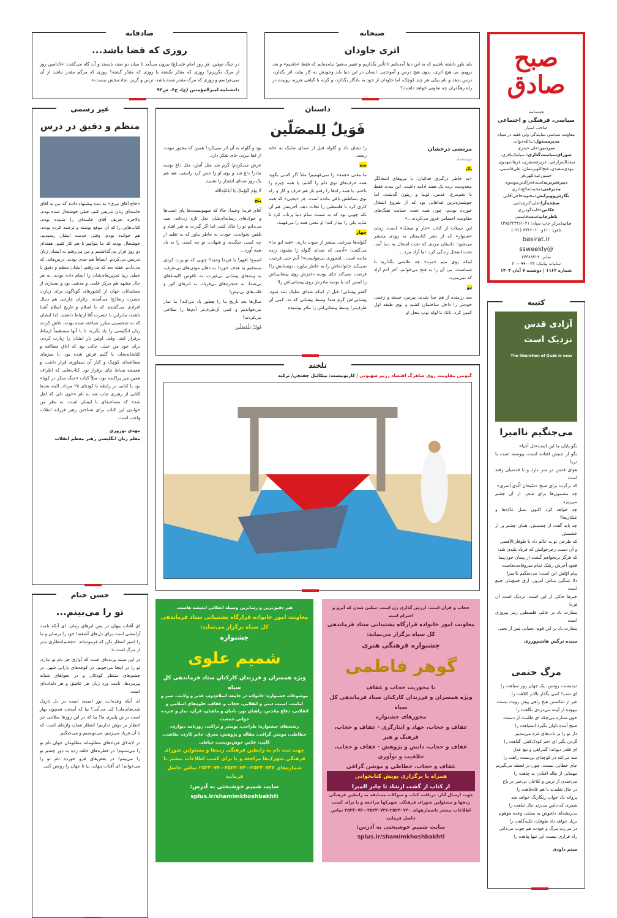صبح صادق
هفته‌نامه
سیاسی، فرهنگی و اجتماعی
صاحب امتیاز
معاونت سیاسی نمایندگی ولی فقیه در سپاه
مدیرمسئول: یدالله‌جوانی
سردبیر: علی حیدری
شورای‌سیاست‌گذاری: سیامک‌باقری، سعدالله‌زارعی، عزیزغضنفری، فرهادمهدوی، مهدی‌سعیدی، فتح‌اللهپریشان، علی‌قاسمی، حسین‌عبداللهی‌فر
دبیرتحریریه: سیدفخرالدین‌موسوی
مدیرفنی: محمدصالح‌نادری
نگارش‌وویرایش: محبوبه‌حاجی‌آقایی
صفحه‌آرا: علی‌اکبرهدایتی
عکاس: حامدگودرزی
ناظرچاپ: سعیدقاسمی
چاپ: مرکز چاپ سپاه: ۰۲۱)۳۸۵۲۲۴۴۶)
تلفن: ۱۱۰و۷۷۴۶۰۱۰۰ (۰۲۱)
basirat.ir
@ssweekly
نمابر: ۷۷۴۸۸۴۲۶
سامانه پیامک: ۳۰۰۰۹۹۰۰۳۳
شماره ۱۱۶۲ | دوشنبه ۷ آبان ۱۴۰۳
کتیبه
آزادی قدس
نزدیک است
The liberation of Quds is near
می‌جنگیم ناامیرا
نگو پایان ما این است«بَل أحیا»
نگو از جنبش افتاده است، پیوسته است با دریا
هوای قدس در سر دارد و با قدسیان رفته است
که برگردد برای صبح «سُبحانَ الّذی أسری»
چه مضمون‌ها برای شعر، از آن چشم می‌ریزد
چه خواهد کرد اکنون نسل غادّه‌ها و غسّان‌ها؟
چه باید گفت از چشمش، همان چشم پر از خشمش
که طرحی نو به عالم داد با طوفان‌الأقصی
و آن دست رجزخوانش که فریاد بلندی شد:
که هرگز برنخواهم گشت از پیمان خون‌پیما
قعود آخرش رشک تمام سروقامت‌هاست
پیام اوّلش این است: می‌جنگیم ناامیرا
دلا غمگین مباش امروز، آری جمع‌مان جمع است
خبرها حاکی از این است: نزدیک است آن فردا
بشارت باد بر عالم، فلسطین رمز پیروزی است
بشارت باد بر این قوم، یحیایی پس از یحیی
سیده نرگس هاشم‌ورزی
مرگ حتمی
دیدمست روشن، یک جهان روز سیاهت را
ای شب! کمی بگذار بالاتر کلاهت را
غیر از شکستن هیچ راهی پیش رویت نیست
بیهوده از آیینه می‌دزدی نگاهت را
خون ستاره می‌چکد ای ظلمت از دستت
صبح آمده تاوان بگیرد اشتباهت را
دار تو را بر تاب‌های غزه می‌بندیم
گردن بگیر ای اخم کودک‌کش، گناهت را
ای قلدر دیوانه! گمراهی و تیغ عدل
سد می‌کند در کوچه‌ای بن‌بست راهت را
جای خطایی نیست، چون در لحظه می‌گیریم
مهمانی از چاله افتادن به چاهت را
می‌خندی از ترس و کلاغان بی‌خبر در باغ
در حال تقلیدند با هم قاه‌قاهت را
پروانه یک خواب رنگارنگ خواهد شد
شعری که دامن می‌زند حال تباهت را
بی‌ریشه‌ای دلخوش به مشتی وعده موهوم
برباد خواهد داد طوفان، تکیه‌گاهت را
در می‌زند مرگ و خودت هم خوب می‌دانی
راه فراری نیست این تنها پناهت را
میثم داودی
صبحانه
اثری جاودان
باید باور داشته باشیم که به این دنیا آمده‌ایم تا تأثیر بگذاریم و تغییر بدهیم؛ نیامده‌ایم که فقط «باشیم» و بعد برویم، بی هیچ اثری، بدون هیچ درس و آموختنی. انسان در این دنیا باید وجودش به کار بیاید، اثر بگذارد، درس بدهد و نام نیکی هر چند کوچک، اما جاودان از خود به یادگار بگذارد، و گرنه با گیاهی هرزه، روییده در راه رهگذران چه تفاوتی خواهد داشت؟
صادقانه
روزی که قضا باشد...
در جنگ صِفین، هر روز امام علی(ع) بیرون می‌آمد تا میان دو صف بایستد و آن گاه می‌گفت: «کدامین روز از مرگ بگریزم؟ روزی که مقدّر نگشته یا روزی که مقدّر گشته؟ روزی که مرگم مقدر نباشد از آن نمی‌هراسم و روزی که مرگ مقدر شده باشد، ترس و گریز، نجات‌بخش نیست.»
دانشنامه امیرالمؤمنین (ع)، ج۶، ص۹۴
داستان
فَوَیلٌ لِلمصَلّین
مرتضی درخشان
نویسنده
یک
«به خاطر درگیری فدائیان، با نیروهای اشغالگر محدودیت تردد یک هفته ادامه داشت. این مدت فقط با تخم‌مرغ، عدس، لوبیا و زیتون گذشت، اما خوشمزه‌ترین غذاهایی بود که از شروع اشغال خورده بودیم، چون همه تحت حمایت تفنگ‌های مقاومت احساس غرور می‌کردند...»
این جملات از کتاب «خار و میخک» است، رمان «سنوار» که از نشر کتابستان به زودی منتشر می‌شود؛ داستان مردی که تحت اشغال به دنیا آمد، تحت اشغال زندگی کرد، اما آزاد مرد... .
اینکه روی میم «مرد» چه علامتی بگذارید با شماست، من آن را به فتح می‌خوانم، آخر آدم آزاد که نمی‌میرد.
دو
سه رزمنده از هم جدا شدند، پیرمرد خسته و زخمی خودش را داخل ساختمان کشید و توی طبقه اول کمین کرد. تانک با لوله توپ محل او
را نشان داد و گلوله قبل از صدای شلیک به خانه رسید.
سه
ما معنی «همه» را نمی‌فهمیم! مثلاً اگر کسی بگوید همه حرف‌های توی دلم را گفتم، یا همه چیزم را باختم، یا همه راه‌ها را رفتم باز هم حرف و کار و راه توی بساطش باقی مانده است، جز «یحیی» که همه کاری کرد تا فلسطین را نجات دهد، آخرینش هم آن تکه چوبی بود که به سمت تمام دنیا پرتاب کرد تا شاید یکی را بیدار کند! او معنی همه را می‌فهمد.
چهار
گلوله‌ها سرعتی بیشتر از صوت دارند، «هبه ابو ندا» می‌گفت: «آدمی که صدای گلوله را بشنود، زنده مانده است...اینجوری بی‌هواست»! آدم حتی فرصت نمی‌کند خانواده‌اش را به خاطر بیاورد، دوستانش را! فرصت نمی‌کند جای بوسه دخترش روی پیشانی‌اش را لمس کند یا بوسه مادرش روی پیشانی‌اش را!
گفتم پیشانی! قبل از اینکه صدای شلیک بلند شود، پیشانی‌اش گرم شد! وسط پیشانی که نه، کمی آن طرف‌تر! وسط پیشانی‌اش را مادر بوسیده
بود و گلوله به آن اثر نمی‌کرد! همین که مجبور نبودند از قفا ببرند، جای شکر دارد.
عرض می‌کردم؛ گرم شد مثل آتش، مثل داغ بوسه مادر! داغ شد و بوی او را حس کرد راستی، هبه هم یک روز صدای انفجار را نشنید.
لَا یَوْمَ کَیَوْمِکَ یَا أبَاعَبْدِالله
پنج
آقای فریدا وحیدا، حالا که صهیونیست‌ها پای اسب‌ها و خوک‌های رسانه‌ای‌شان نعل تازه زده‌اند، بعید می‌دانم تو را خاک کنند، اما اگر گذرت به قبر افتاد و تلقین نخواندند، خودت به خاطر بیاور که به تقلید از چه کسی جنگیدی و شهادت تو چه کسی را به یاد همه آورد...
اسمع! افهم! یا فریدا وحیدا! چوبی که تو پرت کردی مستقیم به هدف خورد! به دهان موذن‌های بی‌طرف، به پینه‌های پیشانی بی‌غیرت، به ناقوس کلیساهای بی‌صدا، به حنجره‌های بی‌فریاد، به لنزهای کور و قلب‌های بی‌تپش!
سال‌ها بعد تاریخ ما را چطور یاد می‌کند؟ ما نماز می‌خواندیم و کمی آن‌طرف‌تر آدم‌ها را سلاخی می‌کردند؟
فَوَیْلٌ لِلْمُصَلّین
تلخند
گیوتین مقاومت روی شاهرگ اقتصاد رژیم صهیونی / کارتونیست: میکائیل چفتچی/ ترکیه
حجاب و قرآن است، ارزش گذاری زن است، سکین شدن که آبرو و احترام است
معاونت امور خانواده قرارگاه پشتیبانی ستاد فرماندهی کل سپاه برگزار می‌نماید:
جشنواره فرهنگی هنری
گوهر فاطمی
با محوریت حجاب و عفاف
ویژه همسران و فرزندان کارکنان ستاد فرماندهی کل سپاه
محورهای جشنواره
عفاف و حجاب، جهاد و ایثارگری · عفاف و حجاب، فرهنگ و هنر
عفاف و حجاب، دانش و پژوهش · عفاف و حجاب، خلاقیت و نوآوری
عفاف و حجاب، خطاطی و موشن گرافی
همراه با برگزاری پویش کتابخوانی
از کتاب از گشت ارشاد تا چادر المیرا
جهت ارسال آثار، دریافت کتاب و سوالات مسابقه به رابطین فرهنگی ردهها و مسئولین شورای فرهنگی شهرکها مراجعه و یا برای کسب اطلاعات بیشتر باشمارههای ۲۵۲۳۰۷۴۰-۲۵۲۳۰۷۳۶-۲۵۲۳۰۷۴۰ تماس حاصل فرمایید
سایت شمیم خوشبختی به آدرس: splus.ir/shamimkhoshbakhti
هنر دقیق‌ترین و رساترین وسیله انعکاس اندیشه هاست.
معاونت امور خانواده قرارگاه پشتیبانی ستاد فرماندهی کل سپاه برگزار می‌نماید:
جشنواره
شمیم علوی
ویژه همسران و فرزندان کارکنان ستاد فرماندهی کل سپاه
موضوعات جشنواره: خانواده در جامعه اسلام‌دوم، غدیر و ولایت، صبر و امامت، امنیت دینی و انقلابی، حجاب و عفاف، جلوه‌های اسلامی و انقلابی، دفاع مقدس، راهیان نور، بانیان و ماهیان، قرآن، نماز و عترت، جوانی جمعیت
رشته‌های جشنواره: طراحی، پوستر و تراکت، روزنامه دیواری، خطاطی، موشن گرافی، مقاله و پژوهش، معرق، خاتم کاری، نقاشی، کلیپ، عکس خوش‌نویسی، خیاطی
جهت ثبت نام به رابطین فرهنگی رده‌ها و مسئولین شورای فرهنگی شهرک‌ها مراجعه و یا برای کسب اطلاعات بیشتر با شماره‌های ۲۵۲۳۰۷۳۶-۲۵۲۳۰۷۴۰-۲۵۲۳۰۷۴۰ تماس حاصل فرمایید
سایت شمیم خوشبختی به آدرس: splus.ir/shamimkhoshbakhti
غیر رسمی
منظم و دقیق در درس
«حاج آقای نیری» به بنده پیشنهاد دادند که من به آقای خامنه‌ای زبان تدریس کنم. خیلی خوشحال شده بودم. بالاخره تعریف آقای خامنه‌ای را شنیده بودم، کتاب‌هایی را که آن موقع نوشته و ترجمه کرده بودند، هم خوانده بودم. وقتی خدمت ایشان رسیدیم، خوشحال بودند که ما بتوانیم با هم کار کنیم. هفته‌ای دو روز قرار می‌گذاشتیم و من می‌رفتم به ایشان زبان تدریس می‌کردم. انصافاً هم جدی بودند. درس‌هایی که می‌دادم، هفته بعد که می‌رفتم، ایشان منظم و دقیق با خطی زیبا تمرین‌های‌شان را انجام داده بودند. به هر حال مشهد هم مرکز علمی و مذهبی بود و بسیاری از مسلمانان جهان از کشورهای گوناگون برای زیارت حضرت رضا(ع) می‌آمدند. زائران خارجی هم دنبال افرادی می‌گشتند که با اسلام و تاریخ اسلام آشنا باشند، بنابراین با حضرت آقا ارتباط داشتند. لذا ایشان که به شخصیتی مبارز شناخته شده بودند، تلاش کردند زبان انگلیسی را یاد بگیرند تا با آنها مستقیماً ارتباط برقرار کنند. وقتی اولین بار ایشان را زیارت کردم، برای خود من خیلی جالب بود که اتاق مطالعه و کتابخانه‌شان با گلیم فرش شده بود. با میزهای مطالعه‌ای کوچک و کنار آن سماوری قرار داشت و همیشه بساط چای برقرار بود. کتاب‌هایی که اطراف همین میز پراکنده بود، مثلاً کتاب «جنگ شکر در کوبا» بود یا کتابی در رابطه با کودتای ۲۸ مرداد. البته بعدها کتابی از رهبری چاپ شد به نام «خون دلی که لعل شد» که مصاحبه‌ای با ایشان است. به نظر من خواندن این کتاب برای شناختن رهبر فرزانه انقلاب واجب است.
مهدی نوروزی
معلم زبان انگلیسی رهبر معظم انقلاب
حسن ختام
تو را می‌بینم...
ای آفتاب پنهان در پس ابرهای زمان، ای آنکه نامت آرامشی است برای دل‌های آشفته! خود را برسان و ما را اسیر انتظار نکن که فرموده‌اند: «چشم‌انتظاری بدتر از مرگ است.»
در این سینه پرنده‌ای است که آوازی جز نام تو ندارد. تو را در اینجا می‌جویم، در کوچه‌های بارانی شهر، در چشم‌های منتظر کودکان و در نجواهای شبانه پیرمردها. نامت ورد زبان هر عاشق و هر دلداده‌ای است.
ای آنکه وعده‌ات، نور امیدی است در دل تاریک شب‌های‌مان! کی می‌آیی؟ بیا که آمدنت همچون بهار است بر تن پاییزی ما! بیا که در این روزها سلاحی جز انتظار بر دوش نداریم! انتظار همان واژه‌ای است که با آن فریاد می‌زنیم، می‌نویسیم و می‌جنگیم.
در لابه‌لای فریادهای مظلومانه مظلومان جهان نام تو را می‌شنوم! در قطره‌های حلقه زده به دور چشم تو را می‌بینم! در بغض‌های فرو خورده نام تو را می‌خوانم! ای آفتاب پنهان، بیا تا جهان را روشن کنی.